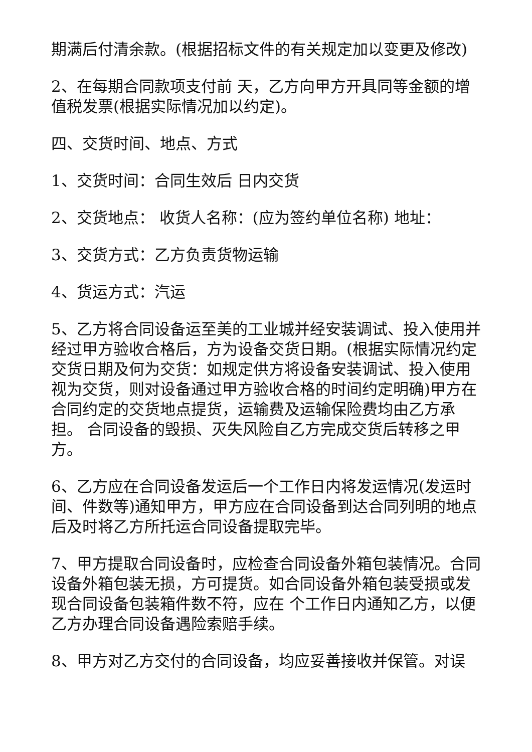期满后付清余款。(根据招标文件的有关规定加以变更及修改)
2、在每期合同款项支付前 天，乙方向甲方开具同等金额的增值税发票(根据实际情况加以约定)。
四、交货时间、地点、方式
1、交货时间：合同生效后 日内交货
2、交货地点： 收货人名称：(应为签约单位名称) 地址：
3、交货方式：乙方负责货物运输
4、货运方式：汽运
5、乙方将合同设备运至美的工业城并经安装调试、投入使用并经过甲方验收合格后，方为设备交货日期。(根据实际情况约定交货日期及何为交货：如规定供方将设备安装调试、投入使用视为交货，则对设备通过甲方验收合格的时间约定明确)甲方在合同约定的交货地点提货，运输费及运输保险费均由乙方承担。 合同设备的毁损、灭失风险自乙方完成交货后转移之甲方。
6、乙方应在合同设备发运后一个工作日内将发运情况(发运时间、件数等)通知甲方，甲方应在合同设备到达合同列明的地点后及时将乙方所托运合同设备提取完毕。
7、甲方提取合同设备时，应检查合同设备外箱包装情况。合同设备外箱包装无损，方可提货。如合同设备外箱包装受损或发现合同设备包装箱件数不符，应在 个工作日内通知乙方，以便乙方办理合同设备遇险索赔手续。
8、甲方对乙方交付的合同设备，均应妥善接收并保管。对误